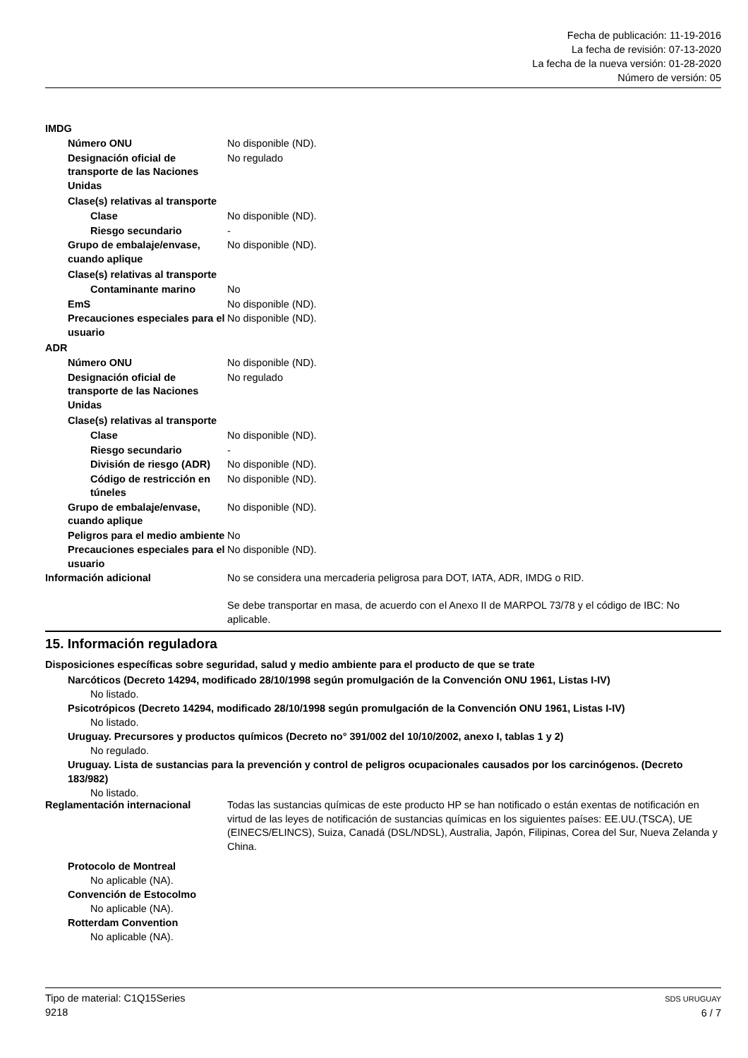Fecha de publicación: 11-19-2016
La fecha de revisión: 07-13-2020
La fecha de la nueva versión: 01-28-2020
Número de versión: 05
IMDG
Número ONU No disponible (ND).
Designación oficial de transporte de las Naciones Unidas
No regulado
Clase(s) relativas al transporte
Clase No disponible (ND).
Riesgo secundario -
Grupo de embalaje/envase, cuando aplique
No disponible (ND).
Clase(s) relativas al transporte
Contaminante marino No
EmS No disponible (ND).
Precauciones especiales para el usuario
No disponible (ND).
ADR
Número ONU No disponible (ND).
Designación oficial de transporte de las Naciones Unidas
No regulado
Clase(s) relativas al transporte
Clase No disponible (ND).
Riesgo secundario -
División de riesgo (ADR)
No disponible (ND).
Código de restricción en túneles
No disponible (ND).
Grupo de embalaje/envase, cuando aplique
No disponible (ND).
Peligros para el medio ambiente
No
Precauciones especiales para el usuario
No disponible (ND).
Información adicional No se considera una mercaderia peligrosa para DOT, IATA, ADR, IMDG o RID.
Se debe transportar en masa, de acuerdo con el Anexo II de MARPOL 73/78 y el código de IBC: No aplicable.
15. Información reguladora
Disposiciones específicas sobre seguridad, salud y medio ambiente para el producto de que se trate
Narcóticos (Decreto 14294, modificado 28/10/1998 según promulgación de la Convención ONU 1961, Listas I-IV)
No listado.
Psicotrópicos (Decreto 14294, modificado 28/10/1998 según promulgación de la Convención ONU 1961, Listas I-IV)
No listado.
Uruguay. Precursores y productos químicos (Decreto no° 391/002 del 10/10/2002, anexo I, tablas 1 y 2)
No regulado.
Uruguay. Lista de sustancias para la prevención y control de peligros ocupacionales causados por los carcinógenos. (Decreto 183/982)
No listado.
Reglamentación internacional Todas las sustancias químicas de este producto HP se han notificado o están exentas de notificación en virtud de las leyes de notificación de sustancias químicas en los siguientes países: EE.UU.(TSCA), UE (EINECS/ELINCS), Suiza, Canadá (DSL/NDSL), Australia, Japón, Filipinas, Corea del Sur, Nueva Zelanda y China.
Protocolo de Montreal
No aplicable (NA).
Convención de Estocolmo
No aplicable (NA).
Rotterdam Convention
No aplicable (NA).
Tipo de material: C1Q15Series
9218
SDS URUGUAY
6 / 7